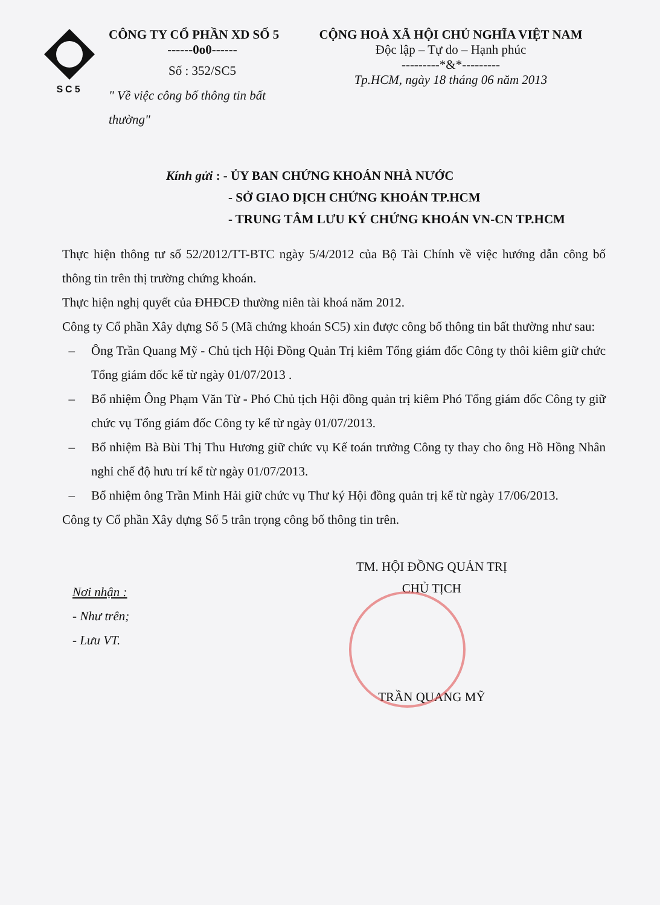SC5
CÔNG TY CỔ PHẦN XD SỐ 5
------0o0------
Số : 352/SC5
" Về việc công bố thông tin bất thường"
CỘNG HOÀ XÃ HỘI CHỦ NGHĨA VIỆT NAM
Độc lập – Tự do – Hạnh phúc
---------*&*---------
Tp.HCM, ngày 18 tháng 06 năm 2013
Kính gửi : - ỦY BAN CHỨNG KHOÁN NHÀ NƯỚC
- SỞ GIAO DỊCH CHỨNG KHOÁN TP.HCM
- TRUNG TÂM LƯU KÝ CHỨNG KHOÁN VN-CN TP.HCM
Thực hiện thông tư số 52/2012/TT-BTC ngày 5/4/2012 của Bộ Tài Chính về việc hướng dẫn công bố thông tin trên thị trường chứng khoán.
Thực hiện nghị quyết của ĐHĐCĐ thường niên tài khoá năm 2012.
Công ty Cổ phần Xây dựng Số 5 (Mã chứng khoán SC5) xin được công bố thông tin bất thường như sau:
– Ông Trần Quang Mỹ - Chủ tịch Hội Đồng Quản Trị kiêm Tổng giám đốc Công ty thôi kiêm giữ chức Tổng giám đốc kể từ ngày 01/07/2013 .
– Bổ nhiệm Ông Phạm Văn Từ - Phó Chủ tịch Hội đồng quản trị kiêm Phó Tổng giám đốc Công ty giữ chức vụ Tổng giám đốc Công ty kể từ ngày 01/07/2013.
– Bổ nhiệm Bà Bùi Thị Thu Hương giữ chức vụ Kế toán trưởng Công ty thay cho ông Hồ Hồng Nhân nghỉ chế độ hưu trí kể từ ngày 01/07/2013.
– Bổ nhiệm ông Trần Minh Hải giữ chức vụ Thư ký Hội đồng quản trị kể từ ngày 17/06/2013.
Công ty Cổ phần Xây dựng Số 5 trân trọng công bố thông tin trên.
Nơi nhận :
- Như trên;
- Lưu VT.
TM. HỘI ĐỒNG QUẢN TRỊ
CHỦ TỊCH
TRẦN QUANG MỸ